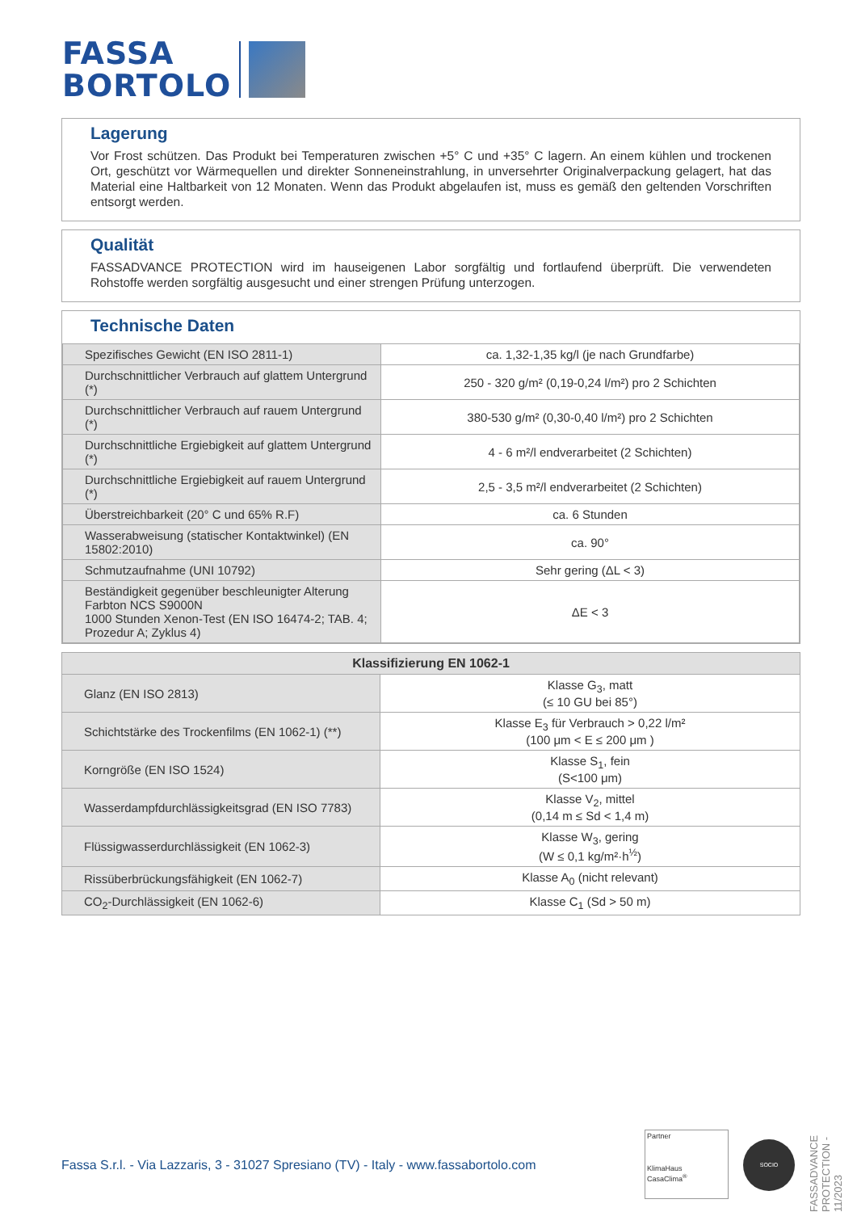FASSA
BORTOLO
Lagerung
Vor Frost schützen. Das Produkt bei Temperaturen zwischen +5° C und +35° C lagern. An einem kühlen und trockenen Ort, geschützt vor Wärmequellen und direkter Sonneneinstrahlung, in unversehrter Originalverpackung gelagert, hat das Material eine Haltbarkeit von 12 Monaten. Wenn das Produkt abgelaufen ist, muss es gemäß den geltenden Vorschriften entsorgt werden.
Qualität
FASSADVANCE PROTECTION wird im hauseigenen Labor sorgfältig und fortlaufend überprüft. Die verwendeten Rohstoffe werden sorgfältig ausgesucht und einer strengen Prüfung unterzogen.
Technische Daten
| Spezifisches Gewicht (EN ISO 2811-1) | ca. 1,32-1,35 kg/l (je nach Grundfarbe) |
| Durchschnittlicher Verbrauch auf glattem Untergrund (*) | 250 - 320 g/m² (0,19-0,24 l/m²) pro 2 Schichten |
| Durchschnittlicher Verbrauch auf rauem Untergrund (*) | 380-530 g/m² (0,30-0,40 l/m²) pro 2 Schichten |
| Durchschnittliche Ergiebigkeit auf glattem Untergrund (*) | 4 - 6 m²/l endverarbeitet (2 Schichten) |
| Durchschnittliche Ergiebigkeit auf rauem Untergrund (*) | 2,5 - 3,5 m²/l endverarbeitet (2 Schichten) |
| Überstreichbarkeit (20° C und 65% R.F) | ca. 6 Stunden |
| Wasserabweisung (statischer Kontaktwinkel) (EN 15802:2010) | ca. 90° |
| Schmutzaufnahme (UNI 10792) | Sehr gering (ΔL < 3) |
| Beständigkeit gegenüber beschleunigter Alterung Farbton NCS S9000N 1000 Stunden Xenon-Test (EN ISO 16474-2; TAB. 4; Prozedur A; Zyklus 4) | ΔE < 3 |
| Klassifizierung EN 1062-1 | |
| --- | --- |
| Glanz (EN ISO 2813) | Klasse G<sub>3</sub>, matt (≤ 10 GU bei 85°) |
| Schichtstärke des Trockenfilms (EN 1062-1) (**) | Klasse E<sub>3</sub> für Verbrauch > 0,22 l/m² (100 μm < E ≤ 200 μm ) |
| Korngröße (EN ISO 1524) | Klasse S<sub>1</sub>, fein (S<100 μm) |
| Wasserdampfdurchlässigkeitsgrad (EN ISO 7783) | Klasse V<sub>2</sub>, mittel (0,14 m ≤ Sd < 1,4 m) |
| Flüssigwasserdurchlässigkeit (EN 1062-3) | Klasse W<sub>3</sub>, gering (W ≤ 0,1 kg/m²·h<sup>½</sup>) |
| Rissüberbrückungsfähigkeit (EN 1062-7) | Klasse A<sub>0</sub> (nicht relevant) |
| CO<sub>2</sub>-Durchlässigkeit (EN 1062-6) | Klasse C<sub>1</sub> (Sd > 50 m) |
FASSADVANCE PROTECTION - 11/2023
Fassa S.r.l. - Via Lazzaris, 3 - 31027 Spresiano (TV) - Italy - www.fassabortolo.com
Partner
KlimaHaus
CasaClima<sup>®</sup>
SOCIO